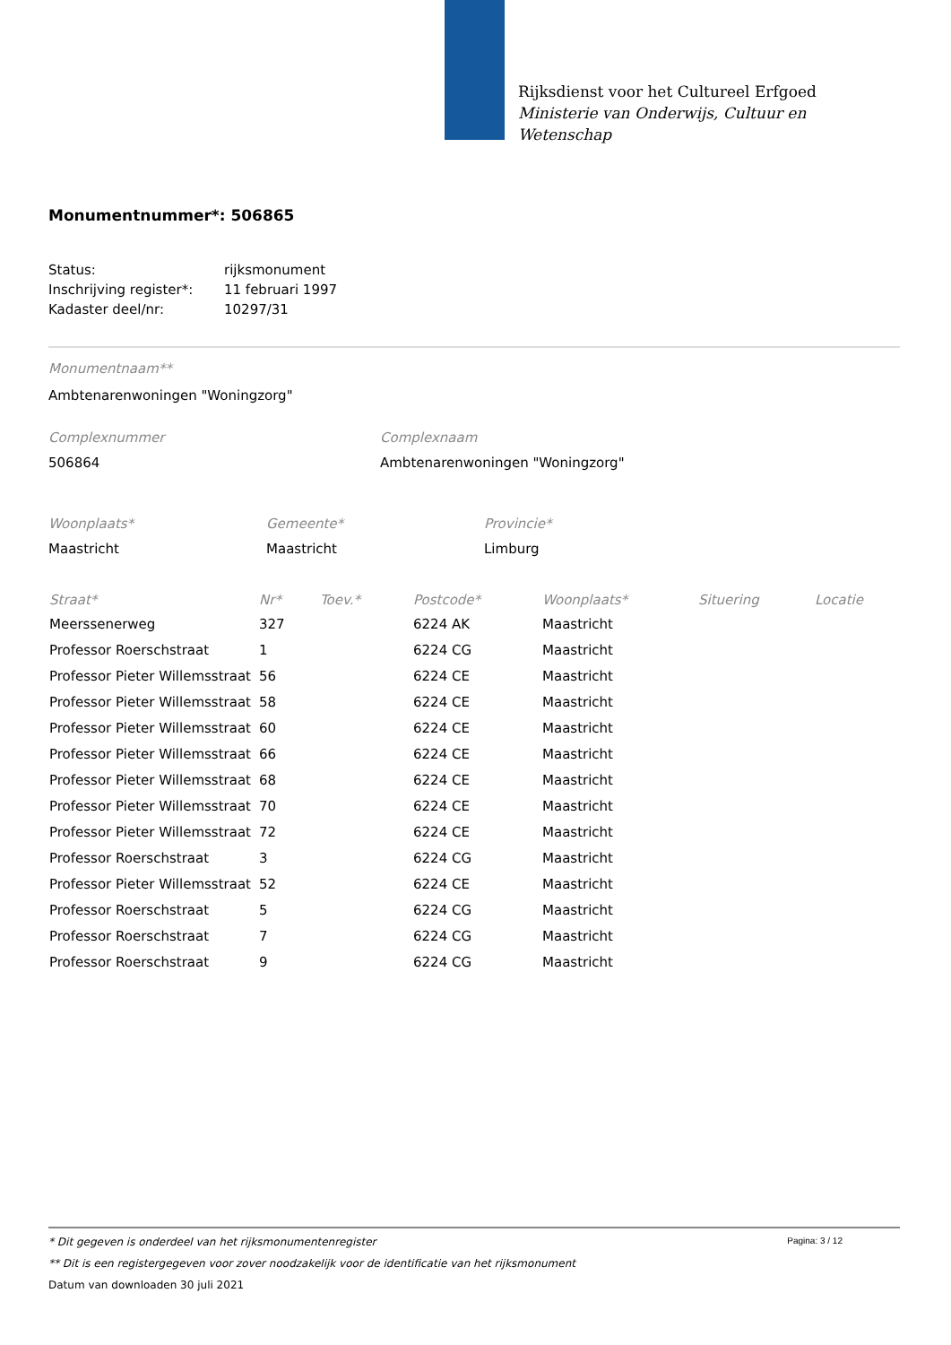Rijksdienst voor het Cultureel Erfgoed
Ministerie van Onderwijs, Cultuur en
Wetenschap
Monumentnummer*: 506865
| Status: | rijksmonument |
| Inschrijving register*: | 11 februari 1997 |
| Kadaster deel/nr: | 10297/31 |
Monumentnaam**
Ambtenarenwoningen "Woningzorg"
Complexnummer
506864
Complexnaam
Ambtenarenwoningen "Woningzorg"
Woonplaats*
Maastricht
Gemeente*
Maastricht
Provincie*
Limburg
| Straat* | Nr* | Toev.* | Postcode* | Woonplaats* | Situering | Locatie |
| --- | --- | --- | --- | --- | --- | --- |
| Meerssenerweg | 327 | | 6224 AK | Maastricht | | |
| Professor Roerschstraat | 1 | | 6224 CG | Maastricht | | |
| Professor Pieter Willemsstraat | 56 | | 6224 CE | Maastricht | | |
| Professor Pieter Willemsstraat | 58 | | 6224 CE | Maastricht | | |
| Professor Pieter Willemsstraat | 60 | | 6224 CE | Maastricht | | |
| Professor Pieter Willemsstraat | 66 | | 6224 CE | Maastricht | | |
| Professor Pieter Willemsstraat | 68 | | 6224 CE | Maastricht | | |
| Professor Pieter Willemsstraat | 70 | | 6224 CE | Maastricht | | |
| Professor Pieter Willemsstraat | 72 | | 6224 CE | Maastricht | | |
| Professor Roerschstraat | 3 | | 6224 CG | Maastricht | | |
| Professor Pieter Willemsstraat | 52 | | 6224 CE | Maastricht | | |
| Professor Roerschstraat | 5 | | 6224 CG | Maastricht | | |
| Professor Roerschstraat | 7 | | 6224 CG | Maastricht | | |
| Professor Roerschstraat | 9 | | 6224 CG | Maastricht | | |
Pagina: 3 / 12
* Dit gegeven is onderdeel van het rijksmonumentenregister
** Dit is een registergegeven voor zover noodzakelijk voor de identificatie van het rijksmonument
Datum van downloaden 30 juli 2021